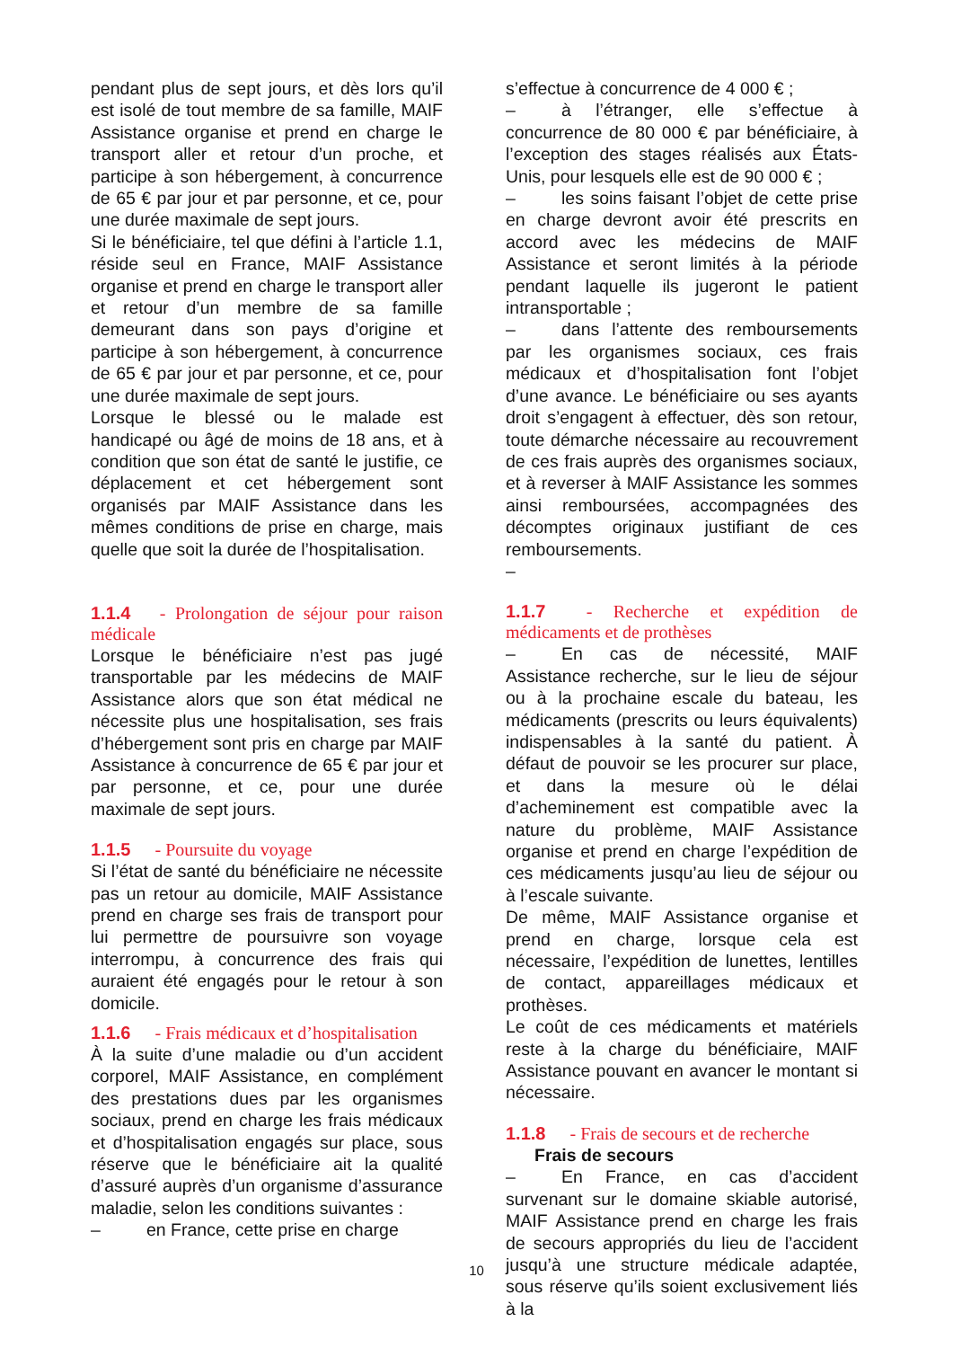pendant plus de sept jours, et dès lors qu’il est isolé de tout membre de sa famille, MAIF Assistance organise et prend en charge le transport aller et retour d’un proche, et participe à son hébergement, à concurrence de 65 € par jour et par personne, et ce, pour une durée maximale de sept jours.
Si le bénéficiaire, tel que défini à l’article 1.1, réside seul en France, MAIF Assistance organise et prend en charge le transport aller et retour d’un membre de sa famille demeurant dans son pays d’origine et participe à son hébergement, à concurrence de 65 € par jour et par personne, et ce, pour une durée maximale de sept jours.
Lorsque le blessé ou le malade est handicapé ou âgé de moins de 18 ans, et à condition que son état de santé le justifie, ce déplacement et cet hébergement sont organisés par MAIF Assistance dans les mêmes conditions de prise en charge, mais quelle que soit la durée de l’hospitalisation.
1.1.4 - Prolongation de séjour pour raison médicale
Lorsque le bénéficiaire n’est pas jugé transportable par les médecins de MAIF Assistance alors que son état médical ne nécessite plus une hospitalisation, ses frais d’hébergement sont pris en charge par MAIF Assistance à concurrence de 65 € par jour et par personne, et ce, pour une durée maximale de sept jours.
1.1.5 - Poursuite du voyage
Si l’état de santé du bénéficiaire ne nécessite pas un retour au domicile, MAIF Assistance prend en charge ses frais de transport pour lui permettre de poursuivre son voyage interrompu, à concurrence des frais qui auraient été engagés pour le retour à son domicile.
1.1.6 - Frais médicaux et d’hospitalisation
À la suite d’une maladie ou d’un accident corporel, MAIF Assistance, en complément des prestations dues par les organismes sociaux, prend en charge les frais médicaux et d’hospitalisation engagés sur place, sous réserve que le bénéficiaire ait la qualité d’assuré auprès d’un organisme d’assurance maladie, selon les conditions suivantes :
– en France, cette prise en charge
s’effectue à concurrence de 4 000 € ;
– à l’étranger, elle s’effectue à concurrence de 80 000 € par bénéficiaire, à l’exception des stages réalisés aux États-Unis, pour lesquels elle est de 90 000 € ;
– les soins faisant l’objet de cette prise en charge devront avoir été prescrits en accord avec les médecins de MAIF Assistance et seront limités à la période pendant laquelle ils jugeront le patient intransportable ;
– dans l’attente des remboursements par les organismes sociaux, ces frais médicaux et d’hospitalisation font l’objet d’une avance. Le bénéficiaire ou ses ayants droit s’engagent à effectuer, dès son retour, toute démarche nécessaire au recouvrement de ces frais auprès des organismes sociaux, et à reverser à MAIF Assistance les sommes ainsi remboursées, accompagnées des décomptes originaux justifiant de ces remboursements.
–
1.1.7 - Recherche et expédition de médicaments et de prothèses
– En cas de nécessité, MAIF Assistance recherche, sur le lieu de séjour ou à la prochaine escale du bateau, les médicaments (prescrits ou leurs équivalents) indispensables à la santé du patient. À défaut de pouvoir se les procurer sur place, et dans la mesure où le délai d’acheminement est compatible avec la nature du problème, MAIF Assistance organise et prend en charge l’expédition de ces médicaments jusqu’au lieu de séjour ou à l’escale suivante.
De même, MAIF Assistance organise et prend en charge, lorsque cela est nécessaire, l’expédition de lunettes, lentilles de contact, appareillages médicaux et prothèses.
Le coût de ces médicaments et matériels reste à la charge du bénéficiaire, MAIF Assistance pouvant en avancer le montant si nécessaire.
1.1.8 - Frais de secours et de recherche
Frais de secours
– En France, en cas d’accident survenant sur le domaine skiable autorisé, MAIF Assistance prend en charge les frais de secours appropriés du lieu de l’accident jusqu’à une structure médicale adaptée, sous réserve qu’ils soient exclusivement liés à la
10